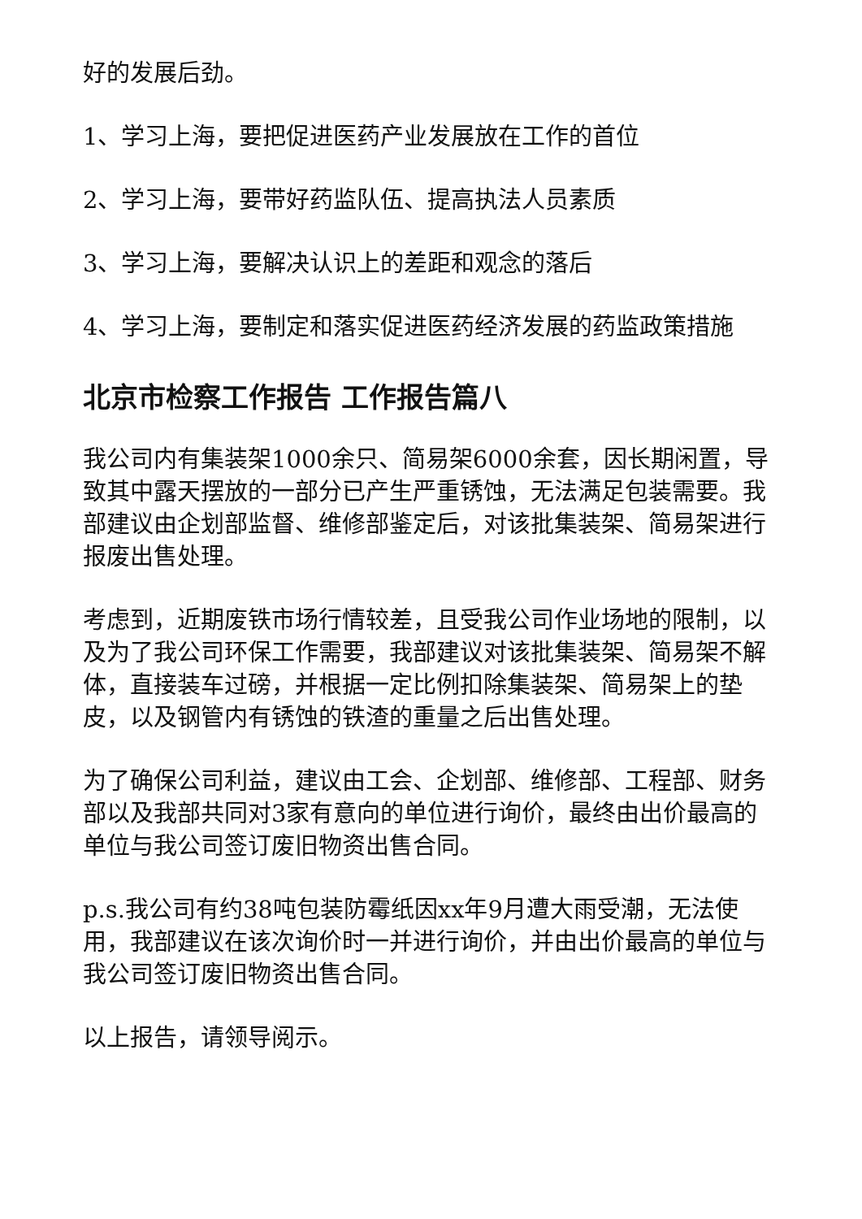好的发展后劲。
1、学习上海，要把促进医药产业发展放在工作的首位
2、学习上海，要带好药监队伍、提高执法人员素质
3、学习上海，要解决认识上的差距和观念的落后
4、学习上海，要制定和落实促进医药经济发展的药监政策措施
北京市检察工作报告 工作报告篇八
我公司内有集装架1000余只、简易架6000余套，因长期闲置，导致其中露天摆放的一部分已产生严重锈蚀，无法满足包装需要。我部建议由企划部监督、维修部鉴定后，对该批集装架、简易架进行报废出售处理。
考虑到，近期废铁市场行情较差，且受我公司作业场地的限制，以及为了我公司环保工作需要，我部建议对该批集装架、简易架不解体，直接装车过磅，并根据一定比例扣除集装架、简易架上的垫皮，以及钢管内有锈蚀的铁渣的重量之后出售处理。
为了确保公司利益，建议由工会、企划部、维修部、工程部、财务部以及我部共同对3家有意向的单位进行询价，最终由出价最高的单位与我公司签订废旧物资出售合同。
p.s.我公司有约38吨包装防霉纸因xx年9月遭大雨受潮，无法使用，我部建议在该次询价时一并进行询价，并由出价最高的单位与我公司签订废旧物资出售合同。
以上报告，请领导阅示。